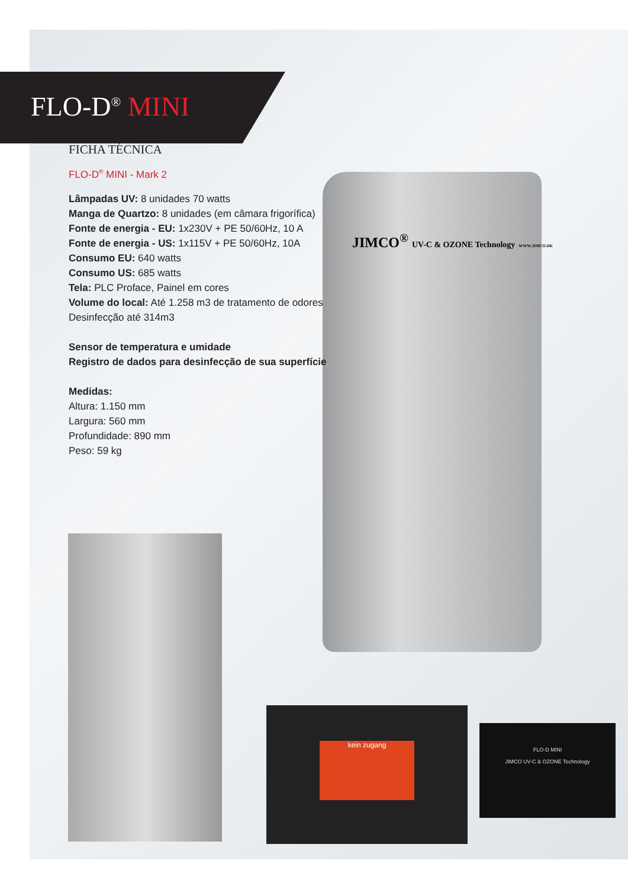JIMCO<sup>®</sup> UV-C & OZONE Technology WWW.JIMCO.DK
kein zugang
FLO-D MINI
JIMCO UV-C & OZONE Technology
FLO-D<sup>®</sup> MINI
FICHA TÉCNICA
FLO-D<sup>®</sup> MINI - Mark 2
Lâmpadas UV: 8 unidades 70 watts
Manga de Quartzo: 8 unidades (em câmara frigorífica)
Fonte de energia - EU: 1x230V + PE 50/60Hz, 10 A
Fonte de energia - US: 1x115V + PE 50/60Hz, 10A
Consumo EU: 640 watts
Consumo US: 685 watts
Tela: PLC Proface, Painel em cores
Volume do local: Até 1.258 m3 de tratamento de odores
Desinfecção até 314m3
Sensor de temperatura e umidade
Registro de dados para desinfecção de sua superfície
Medidas:
Altura: 1.150 mm
Largura: 560 mm
Profundidade: 890 mm
Peso: 59 kg